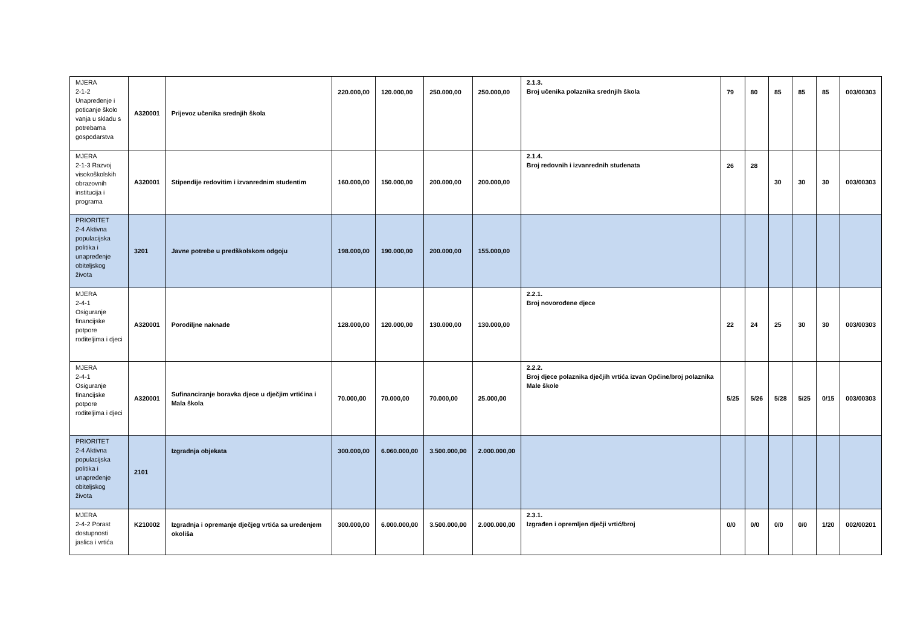| MJERA 2-1-2 Unapređenje i poticanje školo vanja u skladu s potrebama gospodarstva | A320001 | Prijevoz učenika srednjih škola | 220.000,00 | 120.000,00 | 250.000,00 | 250.000,00 | 2.1.3. Broj učenika polaznika srednjih škola | 79 | 80 | 85 | 85 | 85 | 003/00303 |
| MJERA 2-1-3 Razvoj visokoškolskih obrazovnih institucija i programa | A320001 | Stipendije redovitim i izvanrednim studentim | 160.000,00 | 150.000,00 | 200.000,00 | 200.000,00 | 2.1.4. Broj redovnih i izvanrednih studenata | 26 | 28 | 30 | 30 | 30 | 003/00303 |
| PRIORITET 2-4 Aktivna populacijska politika i unapređenje obiteljskog života | 3201 | Javne potrebe u predškolskom odgoju | 198.000,00 | 190.000,00 | 200.000,00 | 155.000,00 | | | | | | | |
| MJERA 2-4-1 Osiguranje financijske potpore roditeljima i djeci | A320001 | Porodiljne naknade | 128.000,00 | 120.000,00 | 130.000,00 | 130.000,00 | 2.2.1. Broj novorođene djece | 22 | 24 | 25 | 30 | 30 | 003/00303 |
| MJERA 2-4-1 Osiguranje financijske potpore roditeljima i djeci | A320001 | Sufinanciranje boravka djece u dječjim vrtićina i Mala škola | 70.000,00 | 70.000,00 | 70.000,00 | 25.000,00 | 2.2.2. Broj djece polaznika dječjih vrtića izvan Općine/broj polaznika Male škole | 5/25 | 5/26 | 5/28 | 5/25 | 0/15 | 003/00303 |
| PRIORITET 2-4 Aktivna populacijska politika i unapređenje obiteljskog života | 2101 | Izgradnja objekata | 300.000,00 | 6.060.000,00 | 3.500.000,00 | 2.000.000,00 | | | | | | | |
| MJERA 2-4-2 Porast dostupnosti jaslica i vrtića | K210002 | Izgradnja i opremanje dječjeg vrtića sa uređenjem okoliša | 300.000,00 | 6.000.000,00 | 3.500.000,00 | 2.000.000,00 | 2.3.1. Izgrađen i opremljen dječji vrtić/broj | 0/0 | 0/0 | 0/0 | 0/0 | 1/20 | 002/00201 |